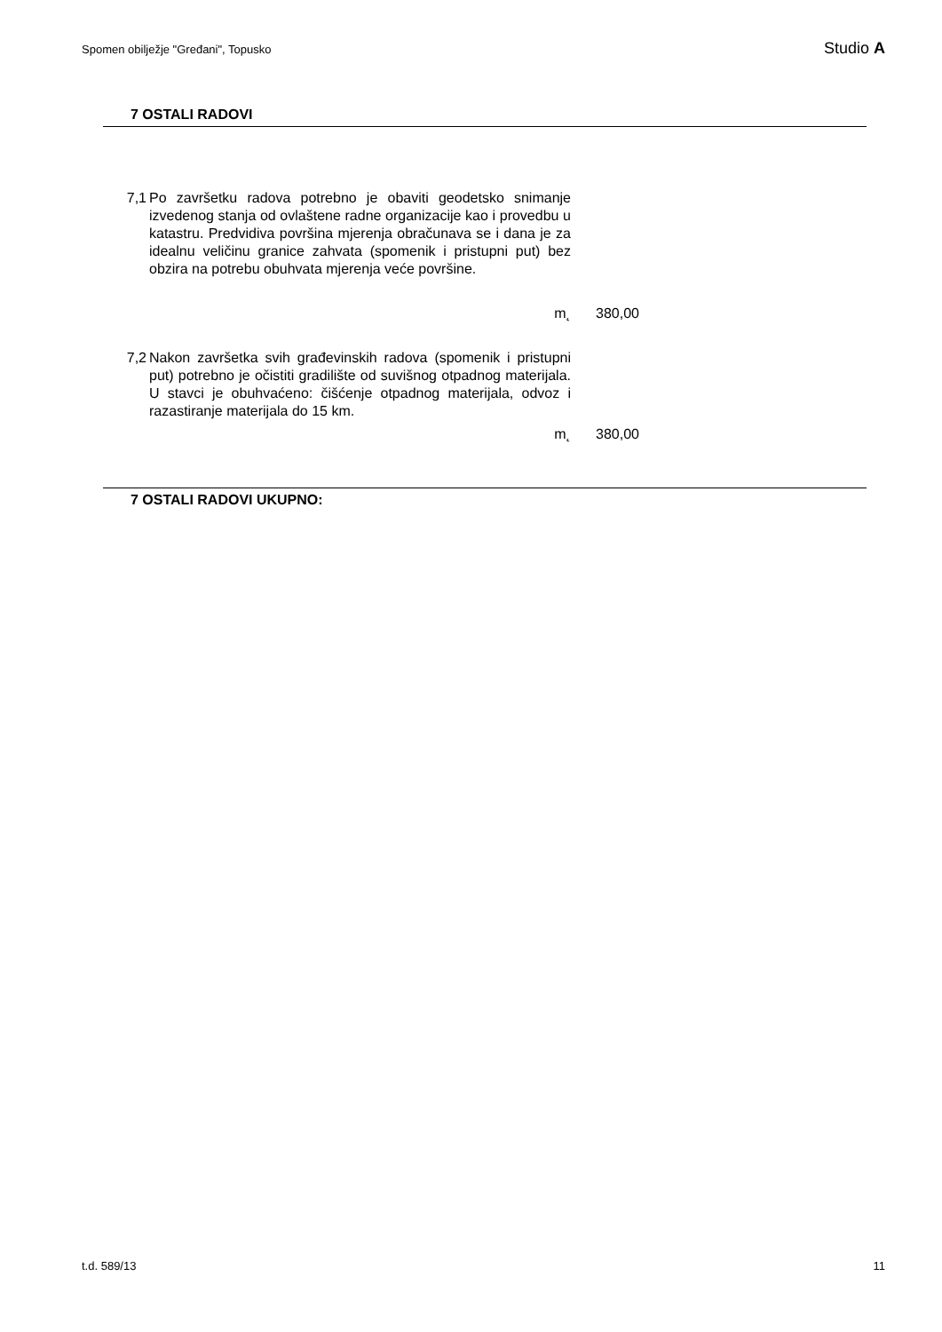Spomen obilježje "Grеđani", Topusko Studio A
7 OSTALI RADOVI
| 7,1 | Po završetku radova potrebno je obaviti geodetsko snimanje izvedenog stanja od ovlaštene radne organizacije kao i provedbu u katastru. Predvidiva površina mjerenja obračunava se i dana je za idealnu veličinu granice zahvata (spomenik i pristupni put) bez obzira na potrebu obuhvata mjerenja veće površine. | | |
| | m˛ | | 380,00 |
| 7,2 | Nakon završetka svih građevinskih radova (spomenik i pristupni put) potrebno je očistiti gradilište od suvišnog otpadnog materijala. U stavci je obuhvaćeno: čišćenje otpadnog materijala, odvoz i razastiranje materijala do 15 km. | | |
| | m˛ | | 380,00 |
7 OSTALI RADOVI UKUPNO:
t.d. 589/13 11